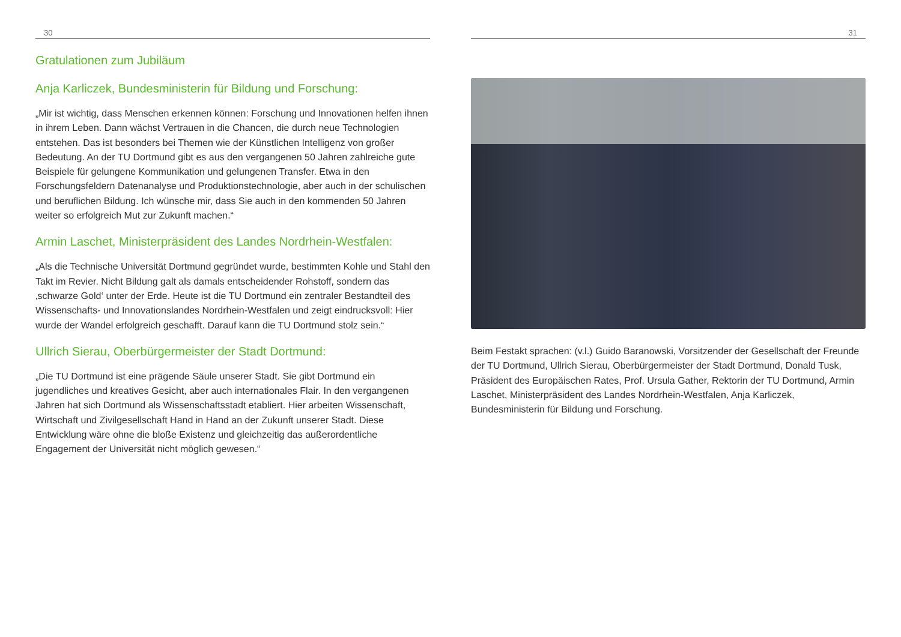30
Gratulationen zum Jubiläum
Anja Karliczek, Bundesministerin für Bildung und Forschung:
„Mir ist wichtig, dass Menschen erkennen können: Forschung und Innovationen helfen ihnen in ihrem Leben. Dann wächst Vertrauen in die Chancen, die durch neue Technologien entstehen. Das ist besonders bei Themen wie der Künstlichen Intelligenz von großer Bedeutung. An der TU Dortmund gibt es aus den vergangenen 50 Jahren zahlreiche gute Beispiele für gelungene Kommunikation und gelungenen Transfer. Etwa in den Forschungsfeldern Datenanalyse und Produktionstechnologie, aber auch in der schulischen und beruflichen Bildung. Ich wünsche mir, dass Sie auch in den kommenden 50 Jahren weiter so erfolgreich Mut zur Zukunft machen.“
Armin Laschet, Ministerpräsident des Landes Nordrhein-Westfalen:
„Als die Technische Universität Dortmund gegründet wurde, bestimmten Kohle und Stahl den Takt im Revier. Nicht Bildung galt als damals entscheidender Rohstoff, sondern das ‚schwarze Gold‘ unter der Erde. Heute ist die TU Dortmund ein zentraler Bestandteil des Wissenschafts- und Innovationslandes Nordrhein-Westfalen und zeigt eindrucksvoll: Hier wurde der Wandel erfolgreich geschafft. Darauf kann die TU Dortmund stolz sein.“
Ullrich Sierau, Oberbürgermeister der Stadt Dortmund:
„Die TU Dortmund ist eine prägende Säule unserer Stadt. Sie gibt Dortmund ein jugendliches und kreatives Gesicht, aber auch internationales Flair. In den vergangenen Jahren hat sich Dortmund als Wissenschaftsstadt etabliert. Hier arbeiten Wissenschaft, Wirtschaft und Zivilgesellschaft Hand in Hand an der Zukunft unserer Stadt. Diese Entwicklung wäre ohne die bloße Existenz und gleichzeitig das außerordentliche Engagement der Universität nicht möglich gewesen.“
31
Beim Festakt sprachen: (v.l.) Guido Baranowski, Vorsitzender der Gesellschaft der Freunde der TU Dortmund, Ullrich Sierau, Oberbürgermeister der Stadt Dortmund, Donald Tusk, Präsident des Europäischen Rates, Prof. Ursula Gather, Rektorin der TU Dortmund, Armin Laschet, Ministerpräsident des Landes Nordrhein-Westfalen, Anja Karliczek, Bundesministerin für Bildung und Forschung.